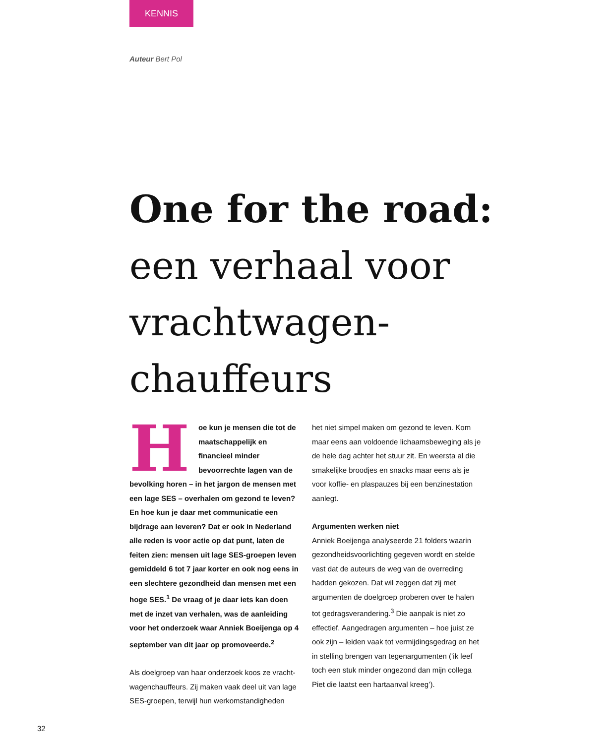KENNIS
Auteur Bert Pol
One for the road: een verhaal voor vrachtwagen-chauffeurs
Hoe kun je mensen die tot de maatschappelijk en financieel minder bevoorrechte lagen van de bevolking horen – in het jargon de mensen met een lage SES – over­halen om gezond te leven? En hoe kun je daar met communicatie een bijdrage aan leveren? Dat er ook in Nederland alle reden is voor actie op dat punt, laten de feiten zien: mensen uit lage SES-groepen leven gemiddeld 6 tot 7 jaar korter en ook nog eens in een slechtere ge­zondheid dan mensen met een hoge SES.<sup>1</sup> De vraag of je daar iets kan doen met de inzet van verhalen, was de aanleiding voor het onder­zoek waar Anniek Boeijenga op 4 september van dit jaar op promoveerde.<sup>2</sup>
Als doelgroep van haar onderzoek koos ze vracht­wagenchauffeurs. Zij maken vaak deel uit van lage SES-groepen, terwijl hun werkomstandigheden
het niet simpel maken om gezond te leven. Kom maar eens aan voldoende lichaamsbeweging als je de hele dag achter het stuur zit. En weersta al die smakelijke broodjes en snacks maar eens als je voor koffie- en plaspauzes bij een benzine­station aanlegt.
Argumenten werken niet
Anniek Boeijenga analyseerde 21 folders waarin gezondheidsvoorlichting gegeven wordt en stelde vast dat de auteurs de weg van de overreding hadden gekozen. Dat wil zeggen dat zij met argumenten de doelgroep proberen over te halen tot gedragsverandering.<sup>3</sup> Die aanpak is niet zo effectief. Aangedragen argumenten – hoe juist ze ook zijn – leiden vaak tot vermijdingsgedrag en het in stelling brengen van tegenargumenten (‘ik leef toch een stuk minder ongezond dan mijn collega Piet die laatst een hartaanval kreeg’).
32